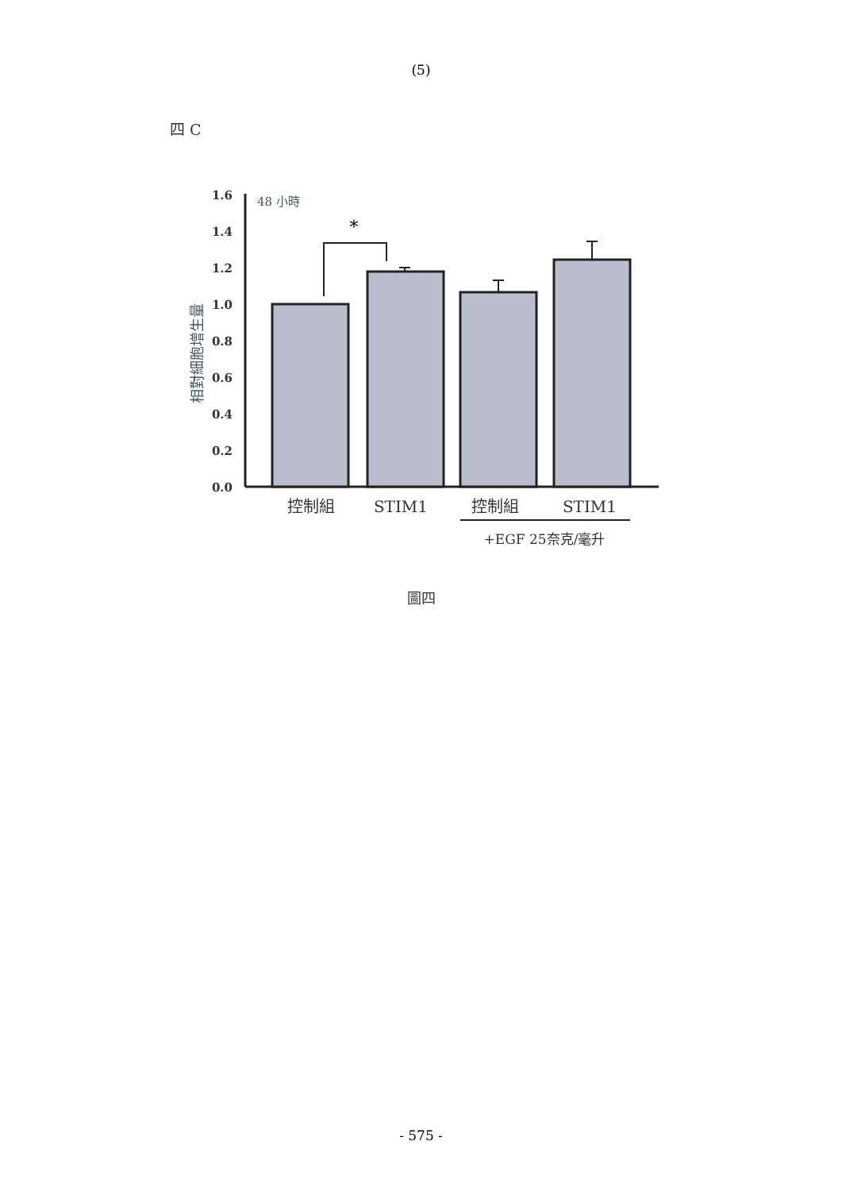(5)
四 C
1.6
1.4
1.2
1.0
0.8
0.6
0.4
0.2
0.0
相對細胞增生量
48 小時
*
控制組
STIM1
控制組
STIM1
+EGF 25奈克/毫升
圖四
- 575 -